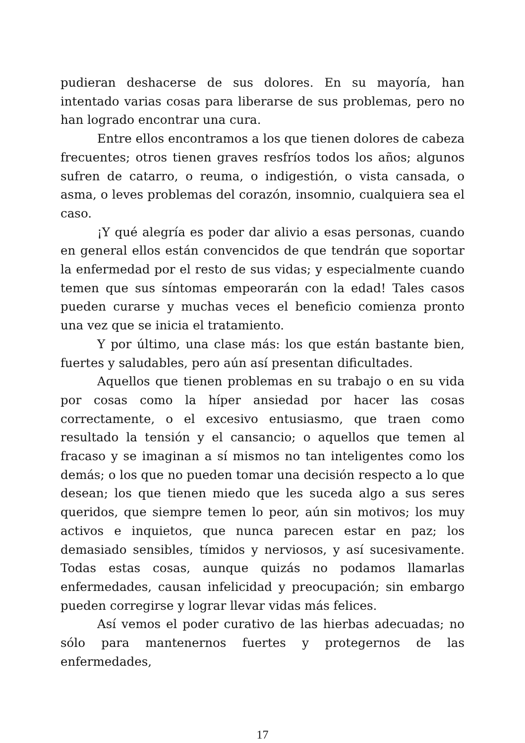pudieran deshacerse de sus dolores. En su mayoría, han intentado varias cosas para liberarse de sus problemas, pero no han logrado encontrar una cura.
Entre ellos encontramos a los que tienen dolores de cabeza frecuentes; otros tienen graves resfríos todos los años; algunos sufren de catarro, o reuma, o indigestión, o vista cansada, o asma, o leves problemas del corazón, insomnio, cualquiera sea el caso.
¡Y qué alegría es poder dar alivio a esas personas, cuando en general ellos están convencidos de que tendrán que soportar la enfermedad por el resto de sus vidas; y especialmente cuando temen que sus síntomas empeorarán con la edad! Tales casos pueden curarse y muchas veces el beneficio comienza pronto una vez que se inicia el tratamiento.
Y por último, una clase más: los que están bastante bien, fuertes y saludables, pero aún así presentan dificultades.
Aquellos que tienen problemas en su trabajo o en su vida por cosas como la híper ansiedad por hacer las cosas correctamente, o el excesivo entusiasmo, que traen como resultado la tensión y el cansancio; o aquellos que temen al fracaso y se imaginan a sí mismos no tan inteligentes como los demás; o los que no pueden tomar una decisión respecto a lo que desean; los que tienen miedo que les suceda algo a sus seres queridos, que siempre temen lo peor, aún sin motivos; los muy activos e inquietos, que nunca parecen estar en paz; los demasiado sensibles, tímidos y nerviosos, y así sucesivamente. Todas estas cosas, aunque quizás no podamos llamarlas enfermedades, causan infelicidad y preocupación; sin embargo pueden corregirse y lograr llevar vidas más felices.
Así vemos el poder curativo de las hierbas adecuadas; no sólo para mantenernos fuertes y protegernos de las enfermedades,
17